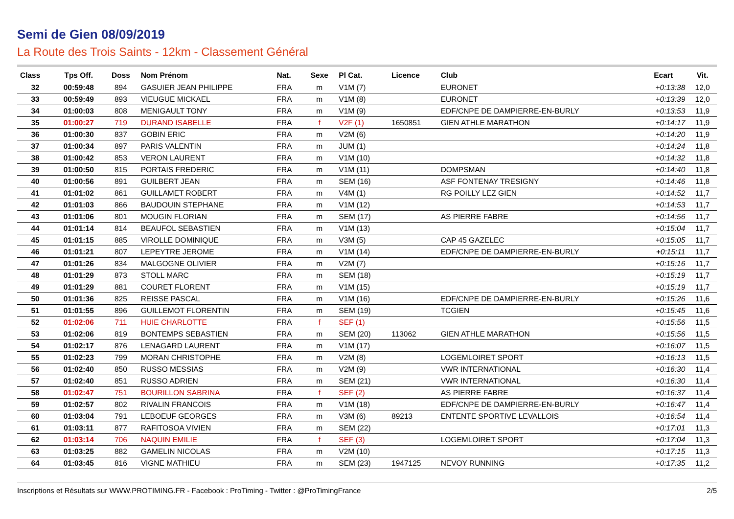Semi de Gien 08/09/2019
La Route des Trois Saints - 12km - Classement Général
| Class | Tps Off. | Doss | Nom Prénom | Nat. | Sexe | Pl Cat. | Licence | Club | Ecart | Vit. |
| --- | --- | --- | --- | --- | --- | --- | --- | --- | --- | --- |
| 32 | 00:59:48 | 894 | GASUIER JEAN PHILIPPE | FRA | m | V1M (7) | | EURONET | +0:13:38 | 12,0 |
| 33 | 00:59:49 | 893 | VIEUGUE MICKAEL | FRA | m | V1M (8) | | EURONET | +0:13:39 | 12,0 |
| 34 | 01:00:03 | 808 | MENIGAULT TONY | FRA | m | V1M (9) | | EDF/CNPE DE DAMPIERRE-EN-BURLY | +0:13:53 | 11,9 |
| 35 | 01:00:27 | 719 | DURAND ISABELLE | FRA | f | V2F (1) | 1650851 | GIEN ATHLE MARATHON | +0:14:17 | 11,9 |
| 36 | 01:00:30 | 837 | GOBIN ERIC | FRA | m | V2M (6) | | | +0:14:20 | 11,9 |
| 37 | 01:00:34 | 897 | PARIS VALENTIN | FRA | m | JUM (1) | | | +0:14:24 | 11,8 |
| 38 | 01:00:42 | 853 | VERON LAURENT | FRA | m | V1M (10) | | | +0:14:32 | 11,8 |
| 39 | 01:00:50 | 815 | PORTAIS FREDERIC | FRA | m | V1M (11) | | DOMPSMAN | +0:14:40 | 11,8 |
| 40 | 01:00:56 | 891 | GUILBERT JEAN | FRA | m | SEM (16) | | ASF FONTENAY TRESIGNY | +0:14:46 | 11,8 |
| 41 | 01:01:02 | 861 | GUILLAMET ROBERT | FRA | m | V4M (1) | | RG POILLY LEZ GIEN | +0:14:52 | 11,7 |
| 42 | 01:01:03 | 866 | BAUDOUIN STEPHANE | FRA | m | V1M (12) | | | +0:14:53 | 11,7 |
| 43 | 01:01:06 | 801 | MOUGIN FLORIAN | FRA | m | SEM (17) | | AS PIERRE FABRE | +0:14:56 | 11,7 |
| 44 | 01:01:14 | 814 | BEAUFOL SEBASTIEN | FRA | m | V1M (13) | | | +0:15:04 | 11,7 |
| 45 | 01:01:15 | 885 | VIROLLE DOMINIQUE | FRA | m | V3M (5) | | CAP 45 GAZELEC | +0:15:05 | 11,7 |
| 46 | 01:01:21 | 807 | LEPEYTRE JEROME | FRA | m | V1M (14) | | EDF/CNPE DE DAMPIERRE-EN-BURLY | +0:15:11 | 11,7 |
| 47 | 01:01:26 | 834 | MALGOGNE OLIVIER | FRA | m | V2M (7) | | | +0:15:16 | 11,7 |
| 48 | 01:01:29 | 873 | STOLL MARC | FRA | m | SEM (18) | | | +0:15:19 | 11,7 |
| 49 | 01:01:29 | 881 | COURET FLORENT | FRA | m | V1M (15) | | | +0:15:19 | 11,7 |
| 50 | 01:01:36 | 825 | REISSE PASCAL | FRA | m | V1M (16) | | EDF/CNPE DE DAMPIERRE-EN-BURLY | +0:15:26 | 11,6 |
| 51 | 01:01:55 | 896 | GUILLEMOT FLORENTIN | FRA | m | SEM (19) | | TCGIEN | +0:15:45 | 11,6 |
| 52 | 01:02:06 | 711 | HUIE CHARLOTTE | FRA | f | SEF (1) | | | +0:15:56 | 11,5 |
| 53 | 01:02:06 | 819 | BONTEMPS SEBASTIEN | FRA | m | SEM (20) | 113062 | GIEN ATHLE MARATHON | +0:15:56 | 11,5 |
| 54 | 01:02:17 | 876 | LENAGARD LAURENT | FRA | m | V1M (17) | | | +0:16:07 | 11,5 |
| 55 | 01:02:23 | 799 | MORAN CHRISTOPHE | FRA | m | V2M (8) | | LOGEMLOIRET SPORT | +0:16:13 | 11,5 |
| 56 | 01:02:40 | 850 | RUSSO MESSIAS | FRA | m | V2M (9) | | VWR INTERNATIONAL | +0:16:30 | 11,4 |
| 57 | 01:02:40 | 851 | RUSSO ADRIEN | FRA | m | SEM (21) | | VWR INTERNATIONAL | +0:16:30 | 11,4 |
| 58 | 01:02:47 | 751 | BOURILLON SABRINA | FRA | f | SEF (2) | | AS PIERRE FABRE | +0:16:37 | 11,4 |
| 59 | 01:02:57 | 802 | RIVALIN FRANCOIS | FRA | m | V1M (18) | | EDF/CNPE DE DAMPIERRE-EN-BURLY | +0:16:47 | 11,4 |
| 60 | 01:03:04 | 791 | LEBOEUF GEORGES | FRA | m | V3M (6) | 89213 | ENTENTE SPORTIVE LEVALLOIS | +0:16:54 | 11,4 |
| 61 | 01:03:11 | 877 | RAFITOSOA VIVIEN | FRA | m | SEM (22) | | | +0:17:01 | 11,3 |
| 62 | 01:03:14 | 706 | NAQUIN EMILIE | FRA | f | SEF (3) | | LOGEMLOIRET SPORT | +0:17:04 | 11,3 |
| 63 | 01:03:25 | 882 | GAMELIN NICOLAS | FRA | m | V2M (10) | | | +0:17:15 | 11,3 |
| 64 | 01:03:45 | 816 | VIGNE MATHIEU | FRA | m | SEM (23) | 1947125 | NEVOY RUNNING | +0:17:35 | 11,2 |
Inscriptions et Résultats sur WWW.PROTIMING.FR - Facebook : ProTiming - Twitter : @ProTimingFrance 2/5